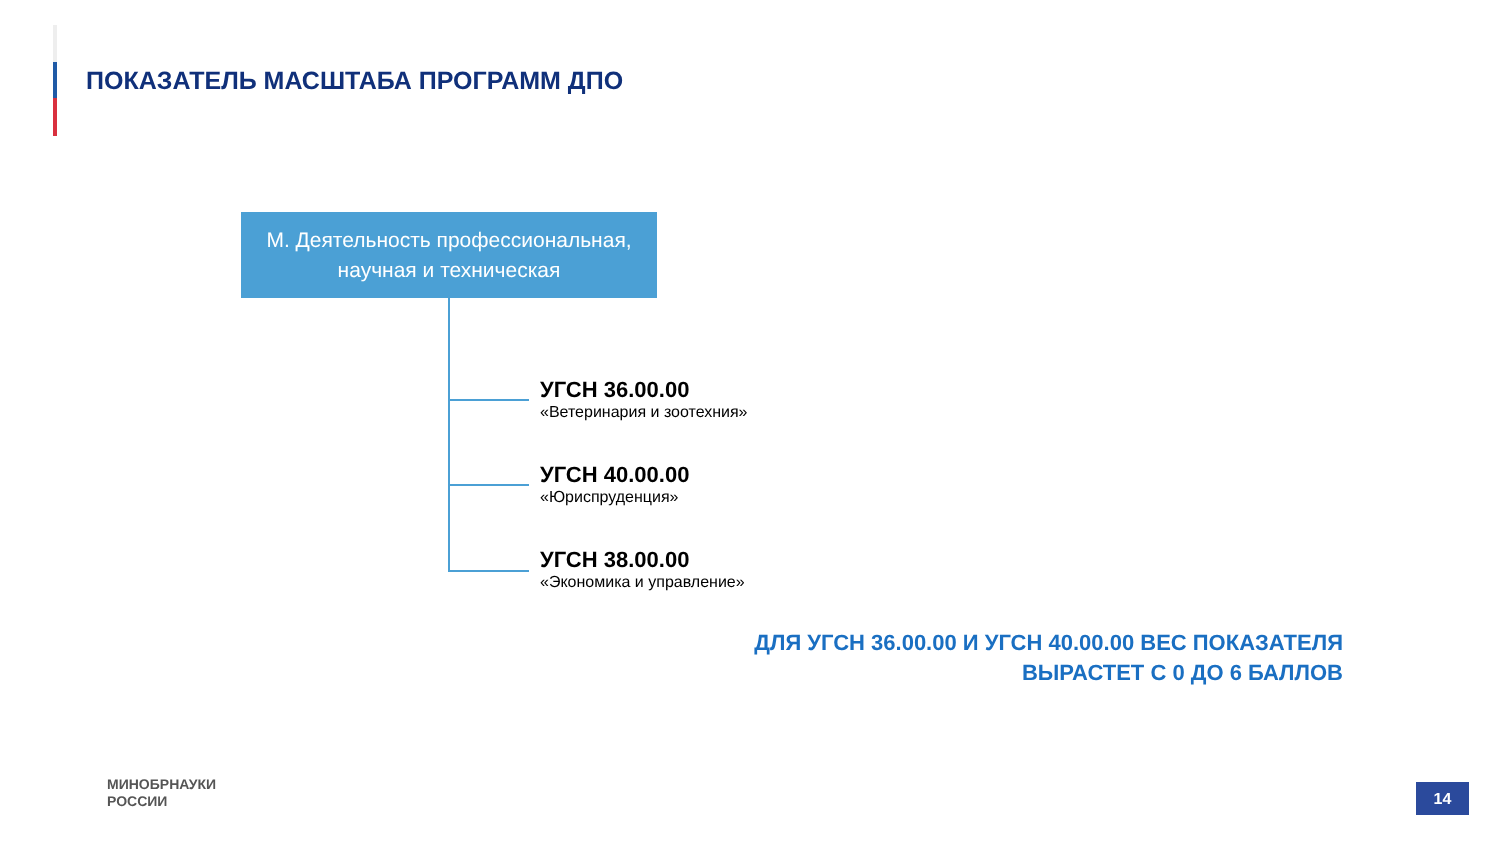ПОКАЗАТЕЛЬ МАСШТАБА ПРОГРАММ ДПО
М. Деятельность профессиональная,
научная и техническая
УГСН 36.00.00
«Ветеринария и зоотехния»
УГСН 40.00.00
«Юриспруденция»
УГСН 38.00.00
«Экономика и управление»
ДЛЯ УГСН 36.00.00 И УГСН 40.00.00 ВЕС ПОКАЗАТЕЛЯ
ВЫРАСТЕТ С 0 ДО 6 БАЛЛОВ
МИНОБРНАУКИ
РОССИИ
14